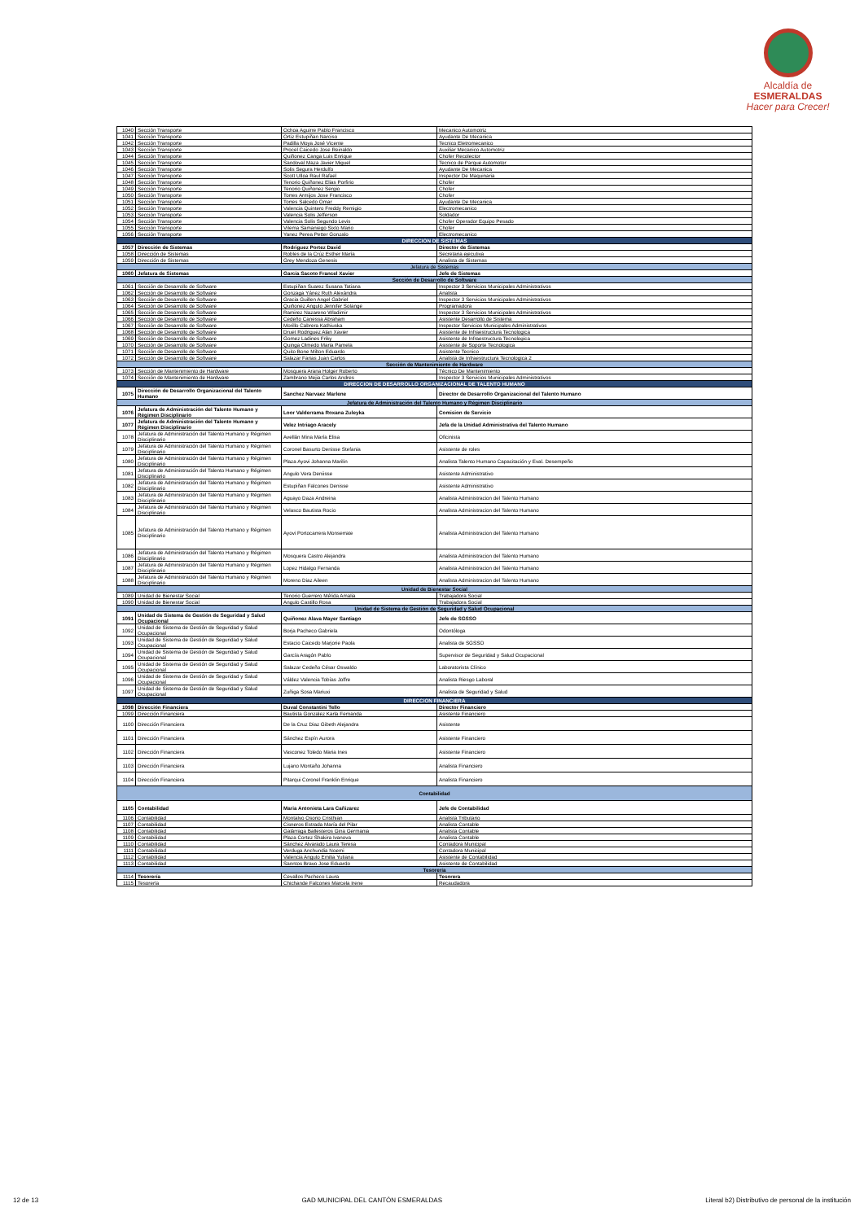Alcaldía de
ESMERALDAS
Hacer para Crecer!
| 1040 | Sección Transporte | Ochoa Aguirre Pablo Francisco | Mecanico Automotriz |
| 1041 | Sección Transporte | Ortiz Estupiñan Narciso | Ayudante De Mecanica |
| 1042 | Sección Transporte | Padilla Moya José Vicente | Tecnico Eletromecanico |
| 1043 | Sección Transporte | Procel Caicedo Jose Reinaldo | Auxiliar Mecanico Automotriz |
| 1044 | Sección Transporte | Quiñonez Canga Luis Enrique | Chofer Recolector |
| 1045 | Sección Transporte | Sandoval Maza Javier Miguel | Tecnico de Parque Automotor |
| 1046 | Sección Transporte | Solis Segura Herdulfo | Ayudante De Mecanica |
| 1047 | Sección Transporte | Scott Ulloa Raul Rafael | Inspector De Maquinaria |
| 1048 | Sección Transporte | Tenorio Quiñonez Elias Porfirio | Chofer |
| 1049 | Sección Transporte | Tenorio Quiñonez Sergio | Chofer |
| 1050 | Sección Transporte | Torres Armijos Jose Francisco | Chofer |
| 1051 | Sección Transporte | Torres Salcedo Omar | Ayudante De Mecanica |
| 1052 | Sección Transporte | Valencia Quintero Freddy Remigio | Electromecanico |
| 1053 | Sección Transporte | Valencia Solis Jefferson | Soldador |
| 1054 | Sección Transporte | Valencia Solis Segundo Levis | Chofer Operador Equipo Pesado |
| 1055 | Sección Transporte | Vilema Samaniego Sixto Mario | Chofer |
| 1056 | Sección Transporte | Yanez Perea Petter Gonzalo | Electromecanico |
| DIRECCION DE SISTEMAS | | | |
| 1057 | Dirección de Sistemas | Rodriguez Portez David | Director de Sistemas |
| 1058 | Dirección de Sistemas | Robles de la Crúz Esther María | Secretaria ejecutiva |
| 1059 | Dirección de Sistemas | Grey Mendoza Genesis | Analista de Sistemas |
| Jefatura de Sistemas | | | |
| 1060 | Jefatura de Sistemas | García Sacoto Francel Xavier | Jefe de Sistemas |
| Sección de Desarrollo de Software | | | |
| 1061 | Sección de Desarrollo de Software | Estupiñan Suarez Susana Tatiana | Inspector 3 Servicios Municipales Administrativos |
| 1062 | Sección de Desarrollo de Software | Gonzaga Yánez Ruth Alexándra | Analista |
| 1063 | Sección de Desarrollo de Software | Gracia Guillen Angel Gabriel | Inspector 3 Servicios Municipales Administrativos |
| 1064 | Sección de Desarrollo de Software | Quiñonez Angulo Jennifer Solange | Programadora |
| 1065 | Sección de Desarrollo de Software | Ramirez Nazareno Wladimir | Inspector 3 Servicios Municipales Administrativos |
| 1066 | Sección de Desarrollo de Software | Cedeño Canessa Abraham | Asistente Desarrollo de Sistema |
| 1067 | Sección de Desarrollo de Software | Morillo Cabrera Kathiuska | Inspector Servicios Municipales Administrativos |
| 1068 | Sección de Desarrollo de Software | Druet Rodriguez Alan Xavier | Asistente de Infraestructura Tecnologica |
| 1069 | Sección de Desarrollo de Software | Gomez Ladines Friky | Asistente de Infraestructura Tecnologica |
| 1070 | Sección de Desarrollo de Software | Quinga Olmedo Maria Pamela | Asistente de Soporte Tecnologica |
| 1071 | Sección de Desarrollo de Software | Quito Bone Milton Eduardo | Asistente Tecnico |
| 1072 | Sección de Desarrollo de Software | Salazar Farias Juan Carlos | Analista de Infraestructura Tecnologica 2 |
| Sección de Mantenimiento de Hardware | | | |
| 1073 | Sección de Mantenimiento de Hardware | Mosquera Arana Holger Roberto | Técnico De Mantenimiento |
| 1074 | Sección de Mantenimiento de Hardware | Zambrano Mejia Carlos Andres | Inspector 3 Servicios Municipales Administrativos |
| DIRECCION DE DESARROLLO ORGANIZACIONAL DE TALENTO HUMANO | | | |
| 1075 | Dirección de Desarrollo Organizacional del Talento Humano | Sanchez Narvaez Marlene | Director de Desarrollo Organizacional del Talento Humano |
| Jefatura de Administración del Talento Humano y Régimen Disciplinario | | | |
| 1076 | Jefatura de Administración del Talento Humano y Régimen Disciplinario | Loor Valderrama Roxana Zuleyka | Comision de Servicio |
| 1077 | Jefatura de Administración del Talento Humano y Régimen Disciplinario | Velez Intriago Aracely | Jefa de la Unidad Administrativa del Talento Humano |
| 1078 | Jefatura de Administración del Talento Humano y Régimen Disciplinario | Avellán Mina María Elisa | Oficinista |
| 1079 | Jefatura de Administración del Talento Humano y Régimen Disciplinario | Coronel Basurto Denisse Stefania | Asistente de roles |
| 1080 | Jefatura de Administración del Talento Humano y Régimen Disciplinario | Plaza Ayovi Johanna Marilin | Analista Talento Humano Capacitación y Eval. Desempeño |
| 1081 | Jefatura de Administración del Talento Humano y Régimen Disciplinario | Angulo Vera Deniisse | Asistente Administrativo |
| 1082 | Jefatura de Administración del Talento Humano y Régimen Disciplinario | Estupiñan Falcones Denisse | Asistente Administrativo |
| 1083 | Jefatura de Administración del Talento Humano y Régimen Disciplinario | Aguayo Daza Andreina | Analista Administracion del Talento Humano |
| 1084 | Jefatura de Administración del Talento Humano y Régimen Disciplinario | Velasco Bautista Rocio | Analista Administracion del Talento Humano |
| 1085 | Jefatura de Administración del Talento Humano y Régimen Disciplinario | Ayovi Portocarrera Monserrate | Analista Administracion del Talento Humano |
| 1086 | Jefatura de Administración del Talento Humano y Régimen Disciplinario | Mosquera Castro Alejandra | Analista Administracion del Talento Humano |
| 1087 | Jefatura de Administración del Talento Humano y Régimen Disciplinario | Lopez Hidalgo Fernanda | Analista Administracion del Talento Humano |
| 1088 | Jefatura de Administración del Talento Humano y Régimen Disciplinario | Moreno Diaz Aileen | Analista Administracion del Talento Humano |
| Unidad de Bienestar Social | | | |
| 1089 | Unidad de Bienestar Social | Tenorio Guerrero Mélida Amalia | Trabajadora Social |
| 1090 | Unidad de Bienestar Social | Angulo Castillo Rosa | Trabajadora Social |
| Unidad de Sistema de Gestión de Seguridad y Salud Ocupacional | | | |
| 1091 | Unidad de Sistema de Gestión de Seguridad y Salud Ocupacional | Quiñonez Alava Mayer Santiago | Jefe de SGSSO |
| 1092 | Unidad de Sistema de Gestión de Seguridad y Salud Ocupacional | Borja Pacheco Gabriela | Odontóloga |
| 1093 | Unidad de Sistema de Gestión de Seguridad y Salud Ocupacional | Estacio Caicedo Marjorie Paola | Analista de SGSSO |
| 1094 | Unidad de Sistema de Gestión de Seguridad y Salud Ocupacional | García Aragón Pablo | Supervisor de Seguridad y Salud Ocupacional |
| 1095 | Unidad de Sistema de Gestión de Seguridad y Salud Ocupacional | Salazar Cedeño César Oswaldo | Laboratorista Clínico |
| 1096 | Unidad de Sistema de Gestión de Seguridad y Salud Ocupacional | Váldez Valencia Tobías Joffre | Analista Riesgo Laboral |
| 1097 | Unidad de Sistema de Gestión de Seguridad y Salud Ocupacional | Zuñiga Sosa Mariuxi | Analista de Seguridad y Salud |
| DIRECCION FINANCIERA | | | |
| 1098 | Dirección Financiera | Duval Constantini Tello | Director Financiero |
| 1099 | Dirección Financiera | Bautista Gonzalez Karla Fernanda | Asistente Financiero |
| 1100 | Dirección Financiera | De la Cruz Diaz Gibeth Alejandra | Asistente |
| 1101 | Dirección Financiera | Sánchez Espín Aurora | Asistente Financiero |
| 1102 | Dirección Financiera | Vasconez Toledo Maria Ines | Asistente Financiero |
| 1103 | Dirección Financiera | Lujano Montaño Johanna | Analista Financiero |
| 1104 | Dirección Financiera | Pitarqui Coronel Franklin Enrique | Analista Financiero |
| Contabilidad | | | |
| 1105 | Contabilidad | Maria Antonieta Lara Cañizarez | Jefe de Contabilidad |
| 1106 | Contabilidad | Montalvo Osorio Cristhian | Analista Tributario |
| 1107 | Contabilidad | Cisneros Estrada María del Pilar | Analista Contable |
| 1108 | Contabilidad | Galárraga Ballesteros Gina Germania | Analista Contable |
| 1109 | Contabilidad | Plaza Cortez Shakira Ivanova | Analista Contable |
| 1110 | Contabilidad | Sánchez Alvarado Laura Teresa | Contadora Municipal |
| 1111 | Contabilidad | Verduga Anchundia Noemi | Contadora Municipal |
| 1112 | Contabilidad | Valencia Angulo Emilia Yuliana | Asistente de Contabilidad |
| 1113 | Contabilidad | Sanntos Bravo Jose Eduardo | Asistente de Contabilidad |
| Tesorería | | | |
| 1114 | Tesorería | Cevallos Pacheco Laura | Tesorera |
| 1115 | Tesorería | Chichande Falcones Marcela Irene | Recaudadora |
12 de 13 GAD MUNICIPAL DEL CANTÓN ESMERALDAS Literal b2) Distributivo de personal de la institución